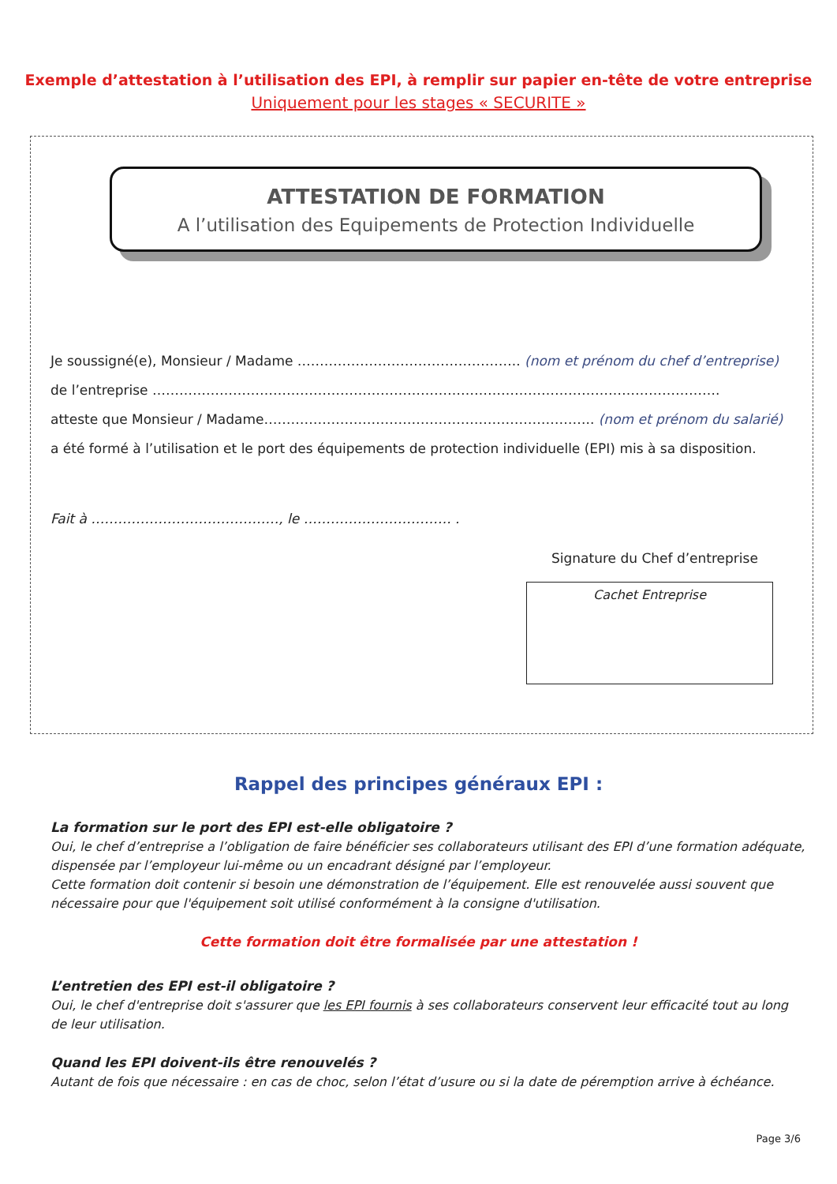Exemple d’attestation à l’utilisation des EPI, à remplir sur papier en-tête de votre entreprise
Uniquement pour les stages « SECURITE »
ATTESTATION DE FORMATION
A l’utilisation des Equipements de Protection Individuelle
Je soussigné(e), Monsieur / Madame ………………………………………….. (nom et prénom du chef d’entreprise)
de l’entreprise ……………………………………………………………………………………………………………….
atteste que Monsieur / Madame……………………………………………………………….. (nom et prénom du salarié)
a été formé à l’utilisation et le port des équipements de protection individuelle (EPI) mis à sa disposition.
Fait à ……………………………………, le …………………………… .
Signature du Chef d’entreprise
Cachet Entreprise
Rappel des principes généraux EPI :
La formation sur le port des EPI est-elle obligatoire ?
Oui, le chef d’entreprise a l’obligation de faire bénéficier ses collaborateurs utilisant des EPI d’une formation adéquate, dispensée par l’employeur lui-même ou un encadrant désigné par l’employeur.
Cette formation doit contenir si besoin une démonstration de l’équipement. Elle est renouvelée aussi souvent que nécessaire pour que l'équipement soit utilisé conformément à la consigne d'utilisation.
Cette formation doit être formalisée par une attestation !
L’entretien des EPI est-il obligatoire ?
Oui, le chef d'entreprise doit s'assurer que les EPI fournis à ses collaborateurs conservent leur efficacité tout au long de leur utilisation.
Quand les EPI doivent-ils être renouvelés ?
Autant de fois que nécessaire : en cas de choc, selon l’état d’usure ou si la date de péremption arrive à échéance.
Page 3/6